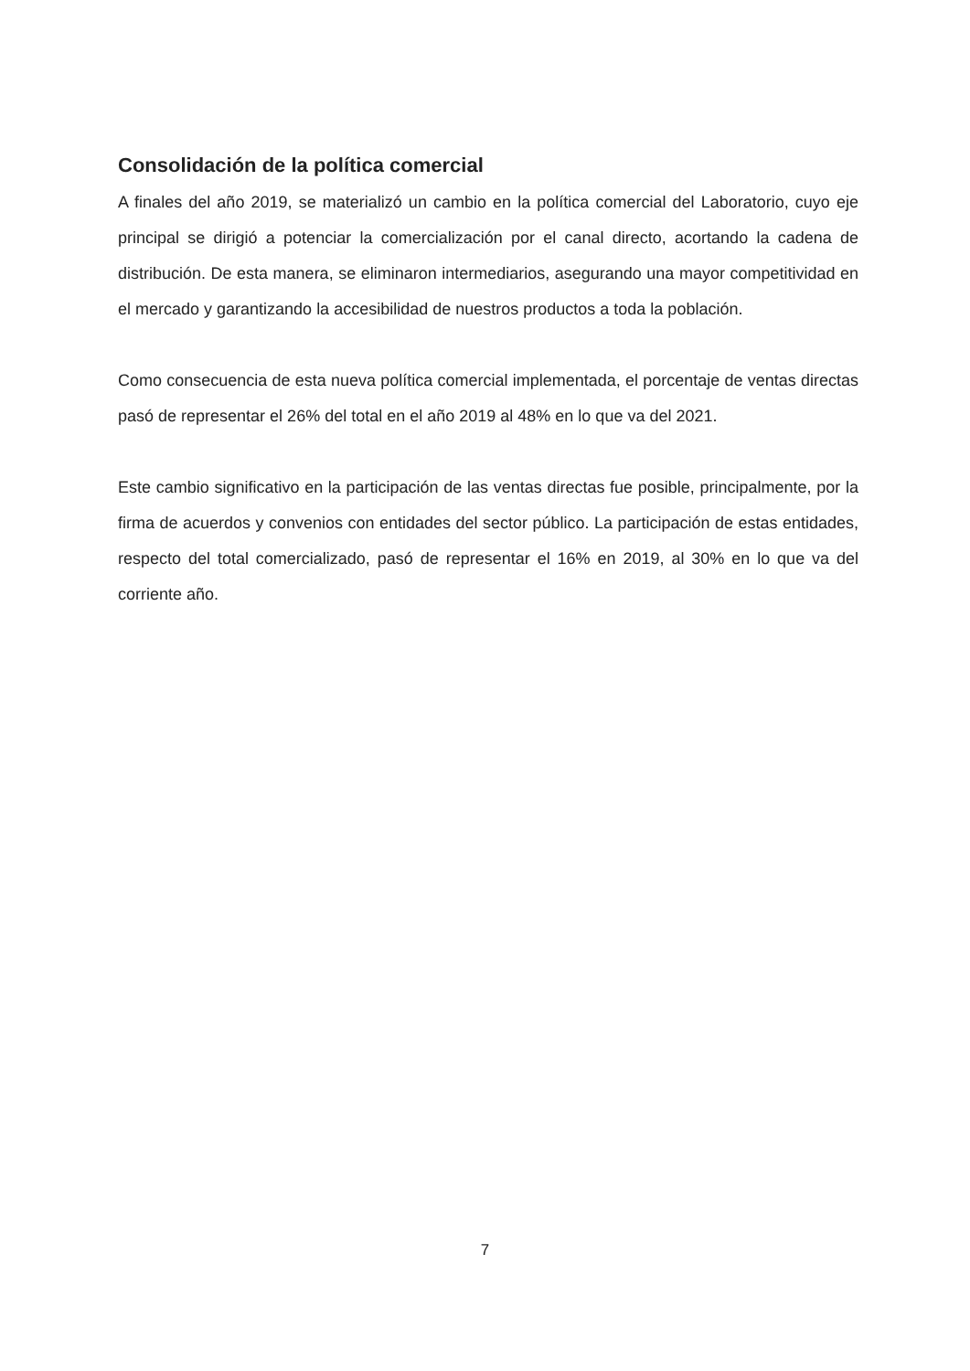Consolidación de la política comercial
A finales del año 2019, se materializó un cambio en la política comercial del Laboratorio, cuyo eje principal se dirigió a potenciar la comercialización por el canal directo, acortando la cadena de distribución. De esta manera, se eliminaron intermediarios, asegurando una mayor competitividad en el mercado y garantizando la accesibilidad de nuestros productos a toda la población.
Como consecuencia de esta nueva política comercial implementada, el porcentaje de ventas directas pasó de representar el 26% del total en el año 2019 al 48% en lo que va del 2021.
Este cambio significativo en la participación de las ventas directas fue posible, principalmente, por la firma de acuerdos y convenios con entidades del sector público. La participación de estas entidades, respecto del total comercializado, pasó de representar el 16% en 2019, al 30% en lo que va del corriente año.
7